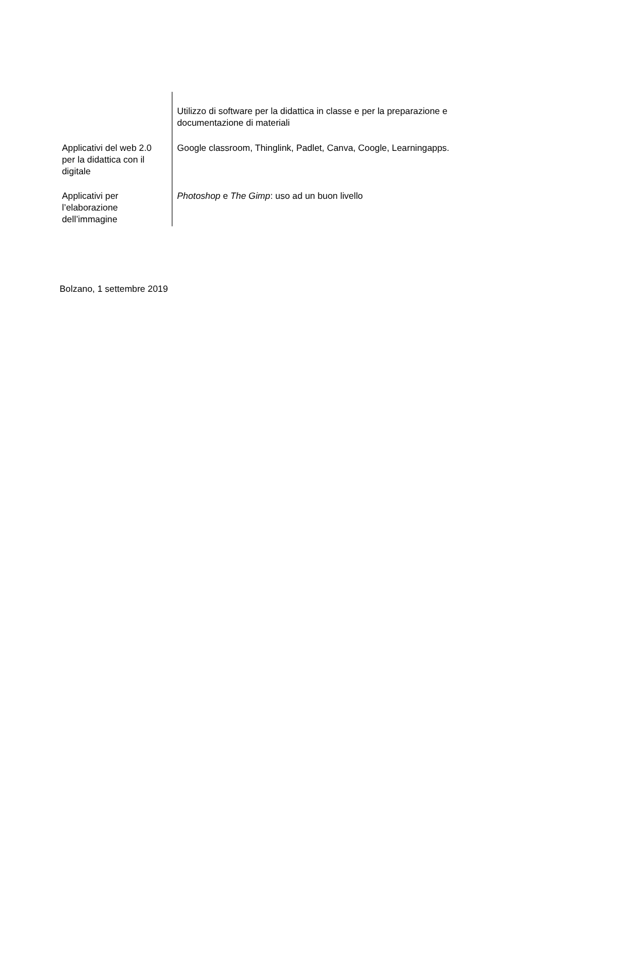| | Utilizzo di software per la didattica in classe e per la preparazione e documentazione di materiali |
| Applicativi del web 2.0 per la didattica con il digitale | Google classroom, Thinglink, Padlet, Canva, Coogle, Learningapps. |
| Applicativi per l’elaborazione dell’immagine | Photoshop e The Gimp : uso ad un buon livello |
Bolzano, 1 settembre 2019